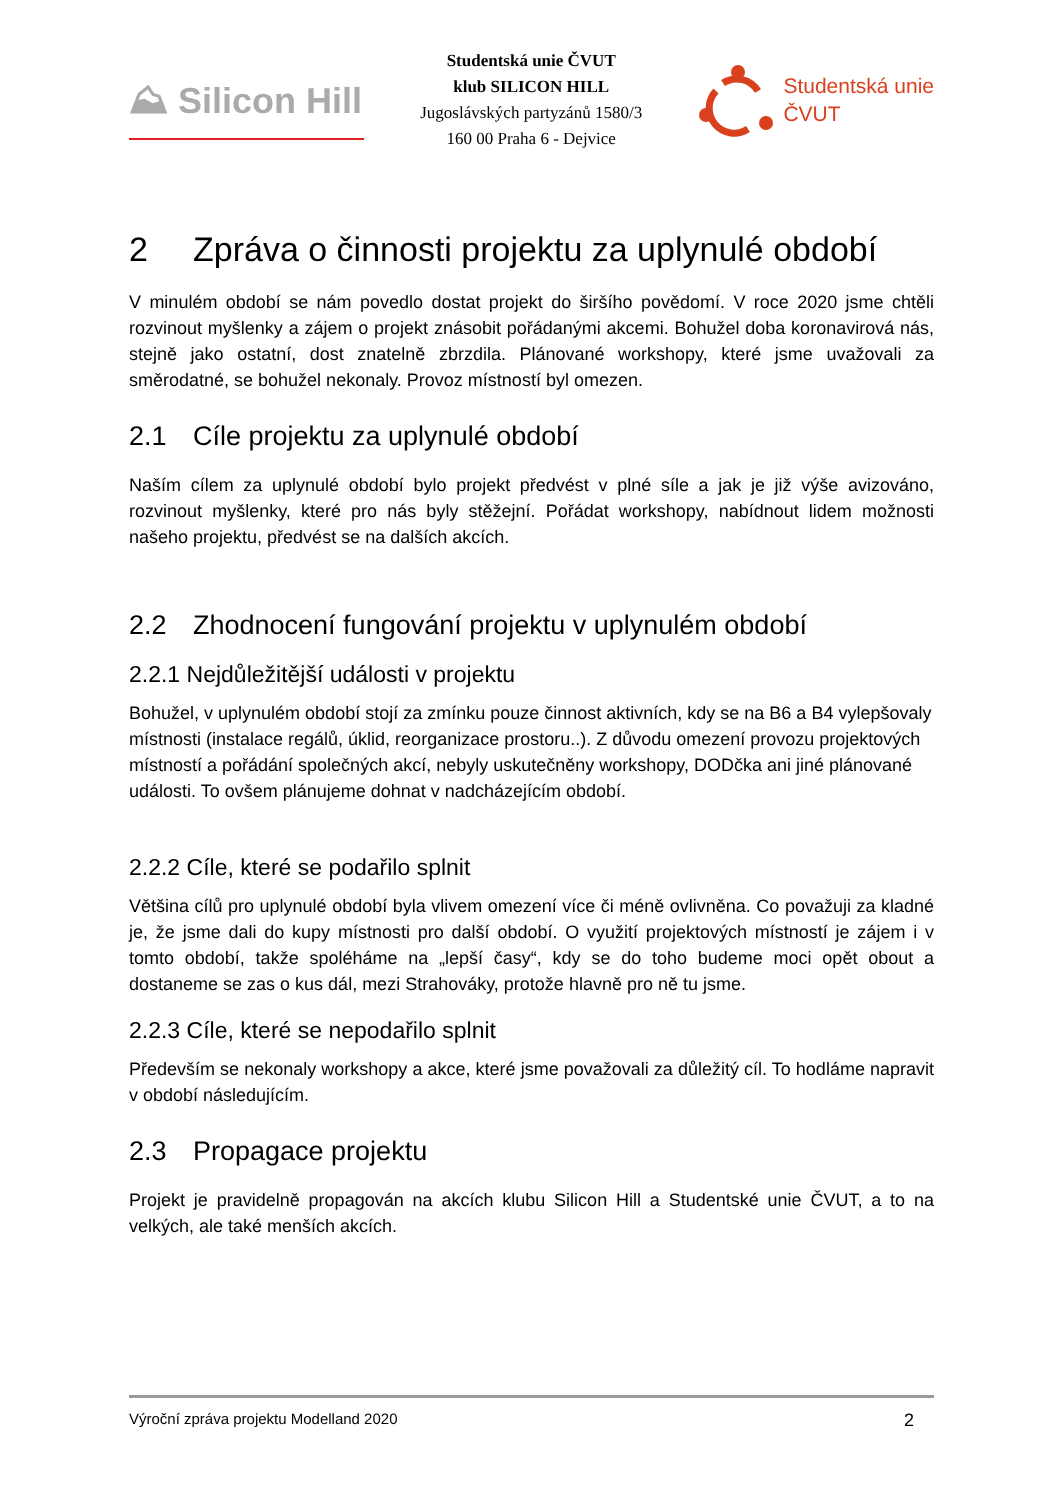⛰ Silicon Hill
Studentská unie ČVUT
klub SILICON HILL
Jugoslávských partyzánů 1580/3
160 00 Praha 6 - Dejvice
Studentská unie
ČVUT
2 Zpráva o činnosti projektu za uplynulé období
V minulém období se nám povedlo dostat projekt do širšího povědomí. V roce 2020 jsme chtěli rozvinout myšlenky a zájem o projekt znásobit pořádanými akcemi. Bohužel doba koronavirová nás, stejně jako ostatní, dost znatelně zbrzdila. Plánované workshopy, které jsme uvažovali za směrodatné, se bohužel nekonaly. Provoz místností byl omezen.
2.1 Cíle projektu za uplynulé období
Naším cílem za uplynulé období bylo projekt předvést v plné síle a jak je již výše avizováno, rozvinout myšlenky, které pro nás byly stěžejní. Pořádat workshopy, nabídnout lidem možnosti našeho projektu, předvést se na dalších akcích.
2.2 Zhodnocení fungování projektu v uplynulém období
2.2.1 Nejdůležitější události v projektu
Bohužel, v uplynulém období stojí za zmínku pouze činnost aktivních, kdy se na B6 a B4 vylepšovaly místnosti (instalace regálů, úklid, reorganizace prostoru..). Z důvodu omezení provozu projektových místností a pořádání společných akcí, nebyly uskutečněny workshopy, DODčka ani jiné plánované události. To ovšem plánujeme dohnat v nadcházejícím období.
2.2.2 Cíle, které se podařilo splnit
Většina cílů pro uplynulé období byla vlivem omezení více či méně ovlivněna. Co považuji za kladné je, že jsme dali do kupy místnosti pro další období. O využití projektových místností je zájem i v tomto období, takže spoléháme na „lepší časy“, kdy se do toho budeme moci opět obout a dostaneme se zas o kus dál, mezi Strahováky, protože hlavně pro ně tu jsme.
2.2.3 Cíle, které se nepodařilo splnit
Především se nekonaly workshopy a akce, které jsme považovali za důležitý cíl. To hodláme napravit v období následujícím.
2.3 Propagace projektu
Projekt je pravidelně propagován na akcích klubu Silicon Hill a Studentské unie ČVUT, a to na velkých, ale také menších akcích.
Výroční zpráva projektu Modelland 2020 2